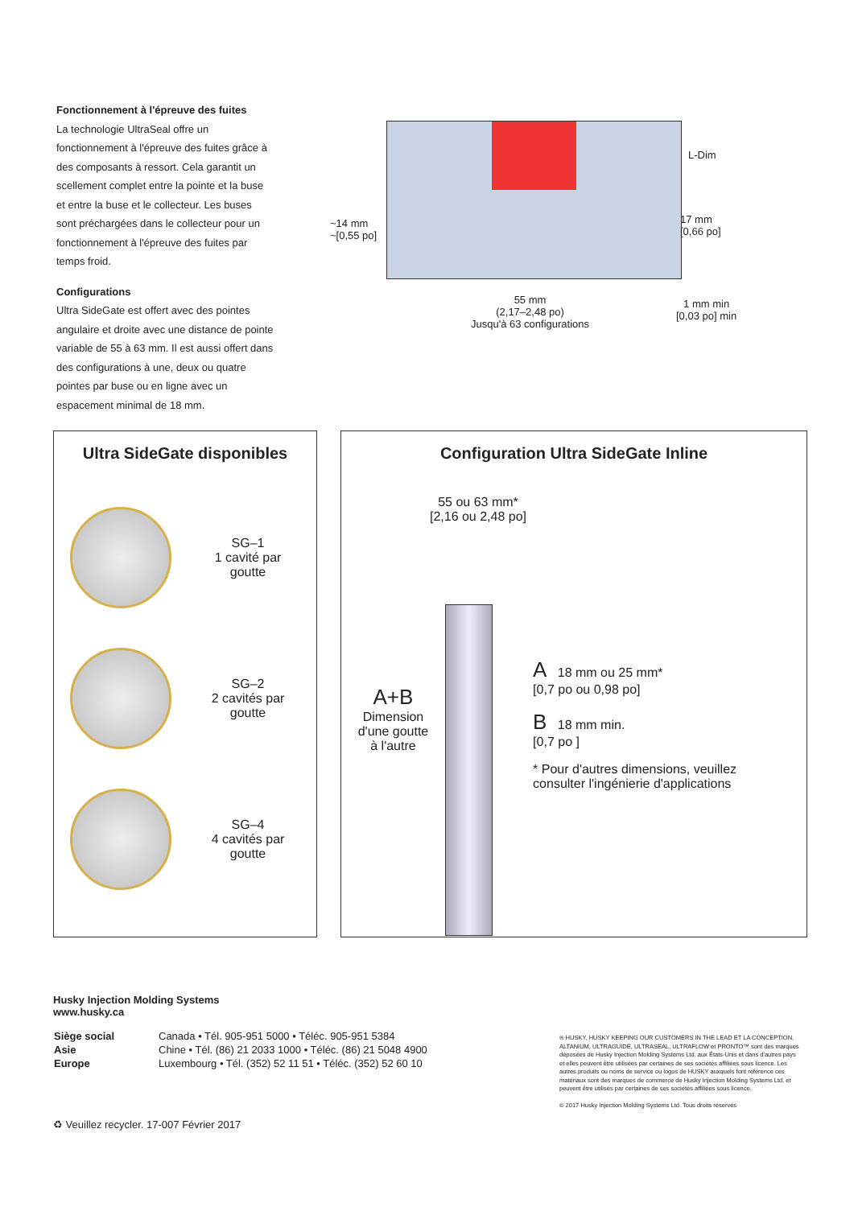Fonctionnement à l'épreuve des fuites
La technologie UltraSeal offre un fonctionnement à l'épreuve des fuites grâce à des composants à ressort. Cela garantit un scellement complet entre la pointe et la buse et entre la buse et le collecteur. Les buses sont préchargées dans le collecteur pour un fonctionnement à l'épreuve des fuites par temps froid.
Configurations
Ultra SideGate est offert avec des pointes angulaire et droite avec une distance de pointe variable de 55 à 63 mm. Il est aussi offert dans des configurations à une, deux ou quatre pointes par buse ou en ligne avec un espacement minimal de 18 mm.
~14 mm
~[0,55 po]
L-Dim
17 mm
[0,66 po]
1 mm min
[0,03 po] min
55 mm
(2,17–2,48 po)
Jusqu'à 63 configurations
Ultra SideGate disponibles
SG–1
1 cavité par goutte
SG–2
2 cavités par goutte
SG–4
4 cavités par goutte
Configuration Ultra SideGate Inline
55 ou 63 mm*
[2,16 ou 2,48 po]
A+B
Dimension d'une goutte à l'autre
A 18 mm ou 25 mm*
[0,7 po ou 0,98 po]
B 18 mm min.
[0,7 po ]
* Pour d'autres dimensions, veuillez consulter l'ingénierie d'applications
Husky Injection Molding Systems
www.husky.ca
| Siège social | Canada • Tél. 905-951 5000 • Téléc. 905-951 5384 |
| Asie | Chine • Tél. (86) 21 2033 1000 • Téléc. (86) 21 5048 4900 |
| Europe | Luxembourg • Tél. (352) 52 11 51 • Téléc. (352) 52 60 10 |
♻ Veuillez recycler. 17-007 Février 2017
® HUSKY, HUSKY KEEPING OUR CUSTOMERS IN THE LEAD ET LA CONCEPTION, ALTANIUM, ULTRAGUIDE, ULTRASEAL, ULTRAFLOW et PRONTO™ sont des marques déposées de Husky Injection Molding Systems Ltd. aux États-Unis et dans d'autres pays et elles peuvent être utilisées par certaines de ses sociétés affiliées sous licence. Les autres produits ou noms de service ou logos de HUSKY auxquels font référence ces matériaux sont des marques de commerce de Husky Injection Molding Systems Ltd. et peuvent être utilisés par certaines de ses sociétés affiliées sous licence.
© 2017 Husky Injection Molding Systems Ltd. Tous droits réservés